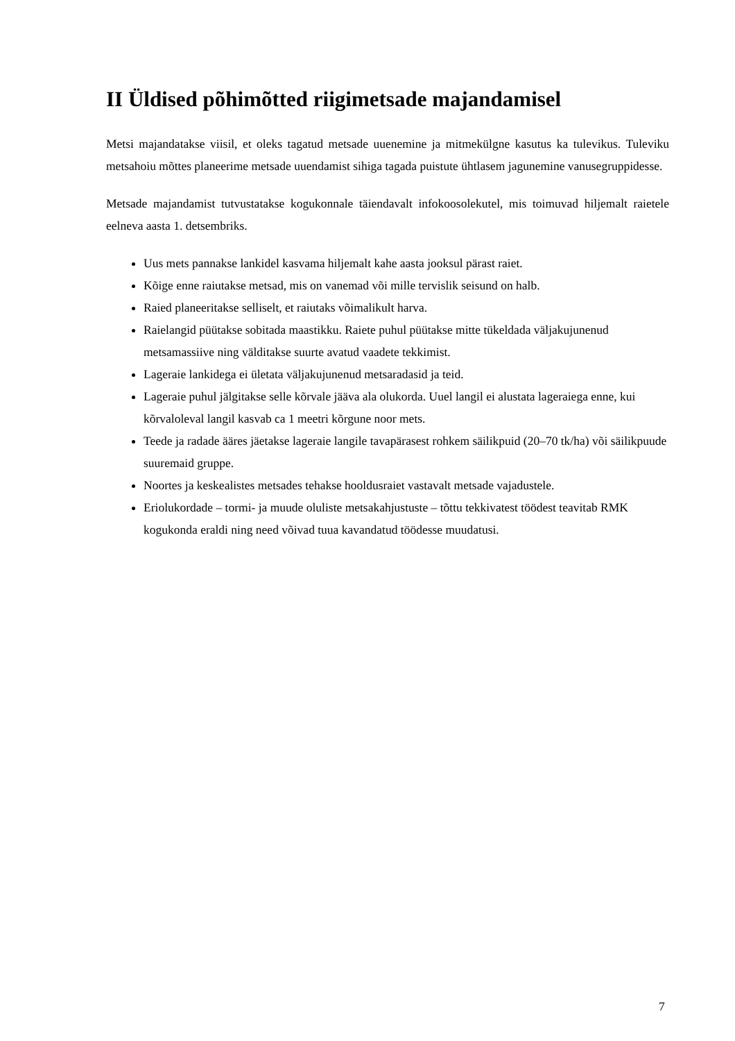II Üldised põhimõtted riigimetsade majandamisel
Metsi majandatakse viisil, et oleks tagatud metsade uuenemine ja mitmekülgne kasutus ka tulevikus. Tuleviku metsahoiu mõttes planeerime metsade uuendamist sihiga tagada puistute ühtlasem jagunemine vanusegruppidesse.
Metsade majandamist tutvustatakse kogukonnale täiendavalt infokoosolekutel, mis toimuvad hiljemalt raietele eelneva aasta 1. detsembriks.
Uus mets pannakse lankidel kasvama hiljemalt kahe aasta jooksul pärast raiet.
Kõige enne raiutakse metsad, mis on vanemad või mille tervislik seisund on halb.
Raied planeeritakse selliselt, et raiutaks võimalikult harva.
Raielangid püütakse sobitada maastikku. Raiete puhul püütakse mitte tükeldada väljakujunenud metsamassiive ning välditakse suurte avatud vaadete tekkimist.
Lageraie lankidega ei ületata väljakujunenud metsaradasid ja teid.
Lageraie puhul jälgitakse selle kõrvale jääva ala olukorda. Uuel langil ei alustata lageraiega enne, kui kõrvaloleval langil kasvab ca 1 meetri kõrgune noor mets.
Teede ja radade ääres jäetakse lageraie langile tavapärasest rohkem säilikpuid (20–70 tk/ha) või säilikpuude suuremaid gruppe.
Noortes ja keskealistes metsades tehakse hooldusraiet vastavalt metsade vajadustele.
Eriolukordade – tormi- ja muude oluliste metsakahjustuste – tõttu tekkivatest töödest teavitab RMK kogukonda eraldi ning need võivad tuua kavandatud töödesse muudatusi.
7